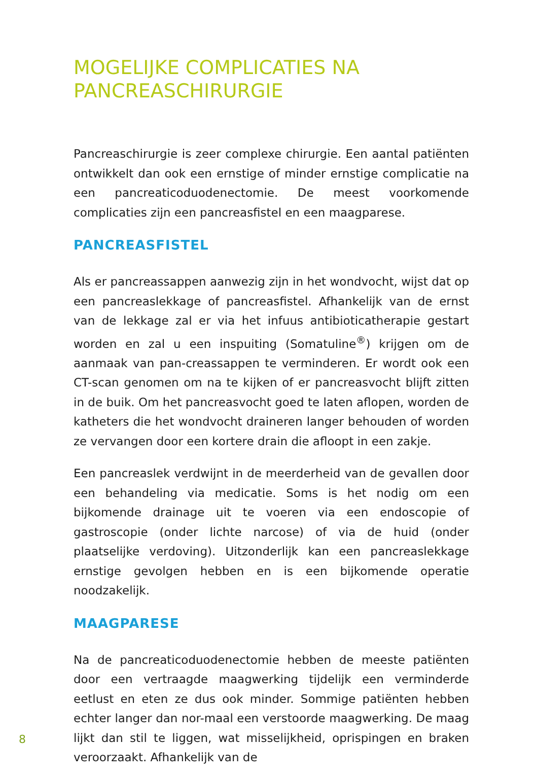MOGELIJKE COMPLICATIES NA
PANCREASCHIRURGIE
Pancreaschirurgie is zeer complexe chirurgie. Een aantal patiënten ontwikkelt dan ook een ernstige of minder ernstige complicatie na een pancreaticoduodenectomie. De meest voorkomende complicaties zijn een pancreasfistel en een maagparese.
PANCREASFISTEL
Als er pancreassappen aanwezig zijn in het wondvocht, wijst dat op een pancreaslekkage of pancreasfistel. Afhankelijk van de ernst van de lekkage zal er via het infuus antibioticatherapie gestart worden en zal u een inspuiting (Somatuline<sup>®</sup>) krijgen om de aanmaak van pan-creassappen te verminderen. Er wordt ook een CT-scan genomen om na te kijken of er pancreasvocht blijft zitten in de buik. Om het pancreasvocht goed te laten aflopen, worden de katheters die het wondvocht draineren langer behouden of worden ze vervangen door een kortere drain die afloopt in een zakje.
Een pancreaslek verdwijnt in de meerderheid van de gevallen door een behandeling via medicatie. Soms is het nodig om een bijkomende drainage uit te voeren via een endoscopie of gastroscopie (onder lichte narcose) of via de huid (onder plaatselijke verdoving). Uitzonderlijk kan een pancreaslekkage ernstige gevolgen hebben en is een bijkomende operatie noodzakelijk.
MAAGPARESE
Na de pancreaticoduodenectomie hebben de meeste patiënten door een vertraagde maagwerking tijdelijk een verminderde eetlust en eten ze dus ook minder. Sommige patiënten hebben echter langer dan nor-maal een verstoorde maagwerking. De maag lijkt dan stil te liggen, wat misselijkheid, oprispingen en braken veroorzaakt. Afhankelijk van de
8